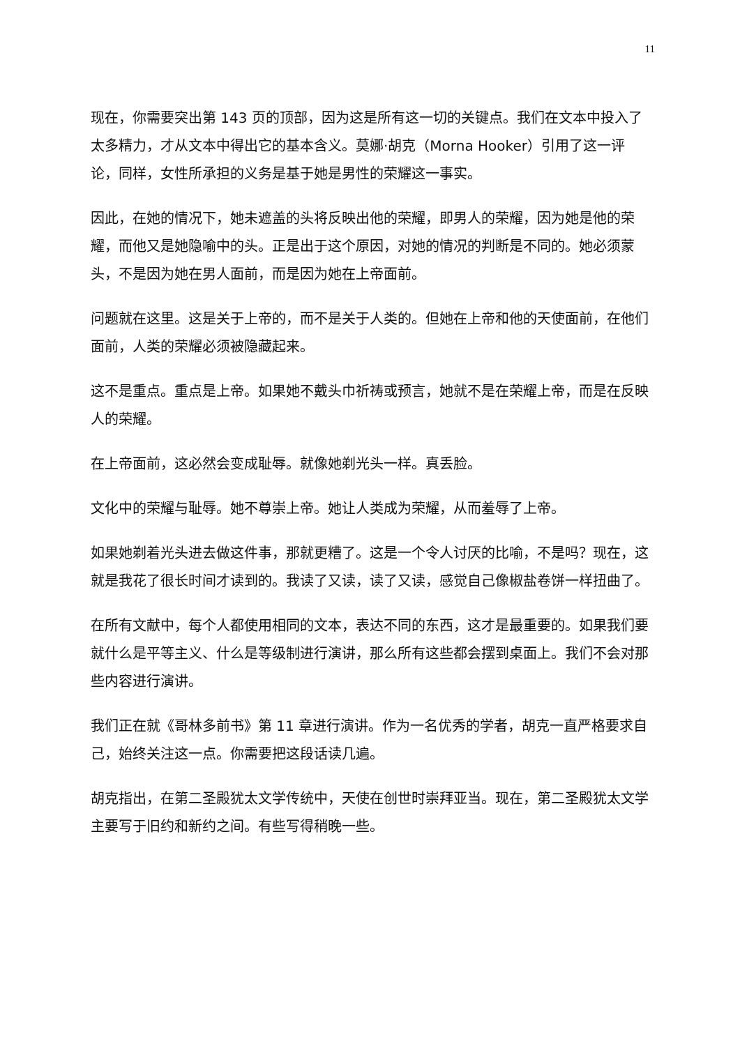11
现在，你需要突出第 143 页的顶部，因为这是所有这一切的关键点。我们在文本中投入了太多精力，才从文本中得出它的基本含义。莫娜·胡克（Morna Hooker）引用了这一评论，同样，女性所承担的义务是基于她是男性的荣耀这一事实。
因此，在她的情况下，她未遮盖的头将反映出他的荣耀，即男人的荣耀，因为她是他的荣耀，而他又是她隐喻中的头。正是出于这个原因，对她的情况的判断是不同的。她必须蒙头，不是因为她在男人面前，而是因为她在上帝面前。
问题就在这里。这是关于上帝的，而不是关于人类的。但她在上帝和他的天使面前，在他们面前，人类的荣耀必须被隐藏起来。
这不是重点。重点是上帝。如果她不戴头巾祈祷或预言，她就不是在荣耀上帝，而是在反映人的荣耀。
在上帝面前，这必然会变成耻辱。就像她剃光头一样。真丢脸。
文化中的荣耀与耻辱。她不尊崇上帝。她让人类成为荣耀，从而羞辱了上帝。
如果她剃着光头进去做这件事，那就更糟了。这是一个令人讨厌的比喻，不是吗？现在，这就是我花了很长时间才读到的。我读了又读，读了又读，感觉自己像椒盐卷饼一样扭曲了。
在所有文献中，每个人都使用相同的文本，表达不同的东西，这才是最重要的。如果我们要就什么是平等主义、什么是等级制进行演讲，那么所有这些都会摆到桌面上。我们不会对那些内容进行演讲。
我们正在就《哥林多前书》第 11 章进行演讲。作为一名优秀的学者，胡克一直严格要求自己，始终关注这一点。你需要把这段话读几遍。
胡克指出，在第二圣殿犹太文学传统中，天使在创世时崇拜亚当。现在，第二圣殿犹太文学主要写于旧约和新约之间。有些写得稍晚一些。